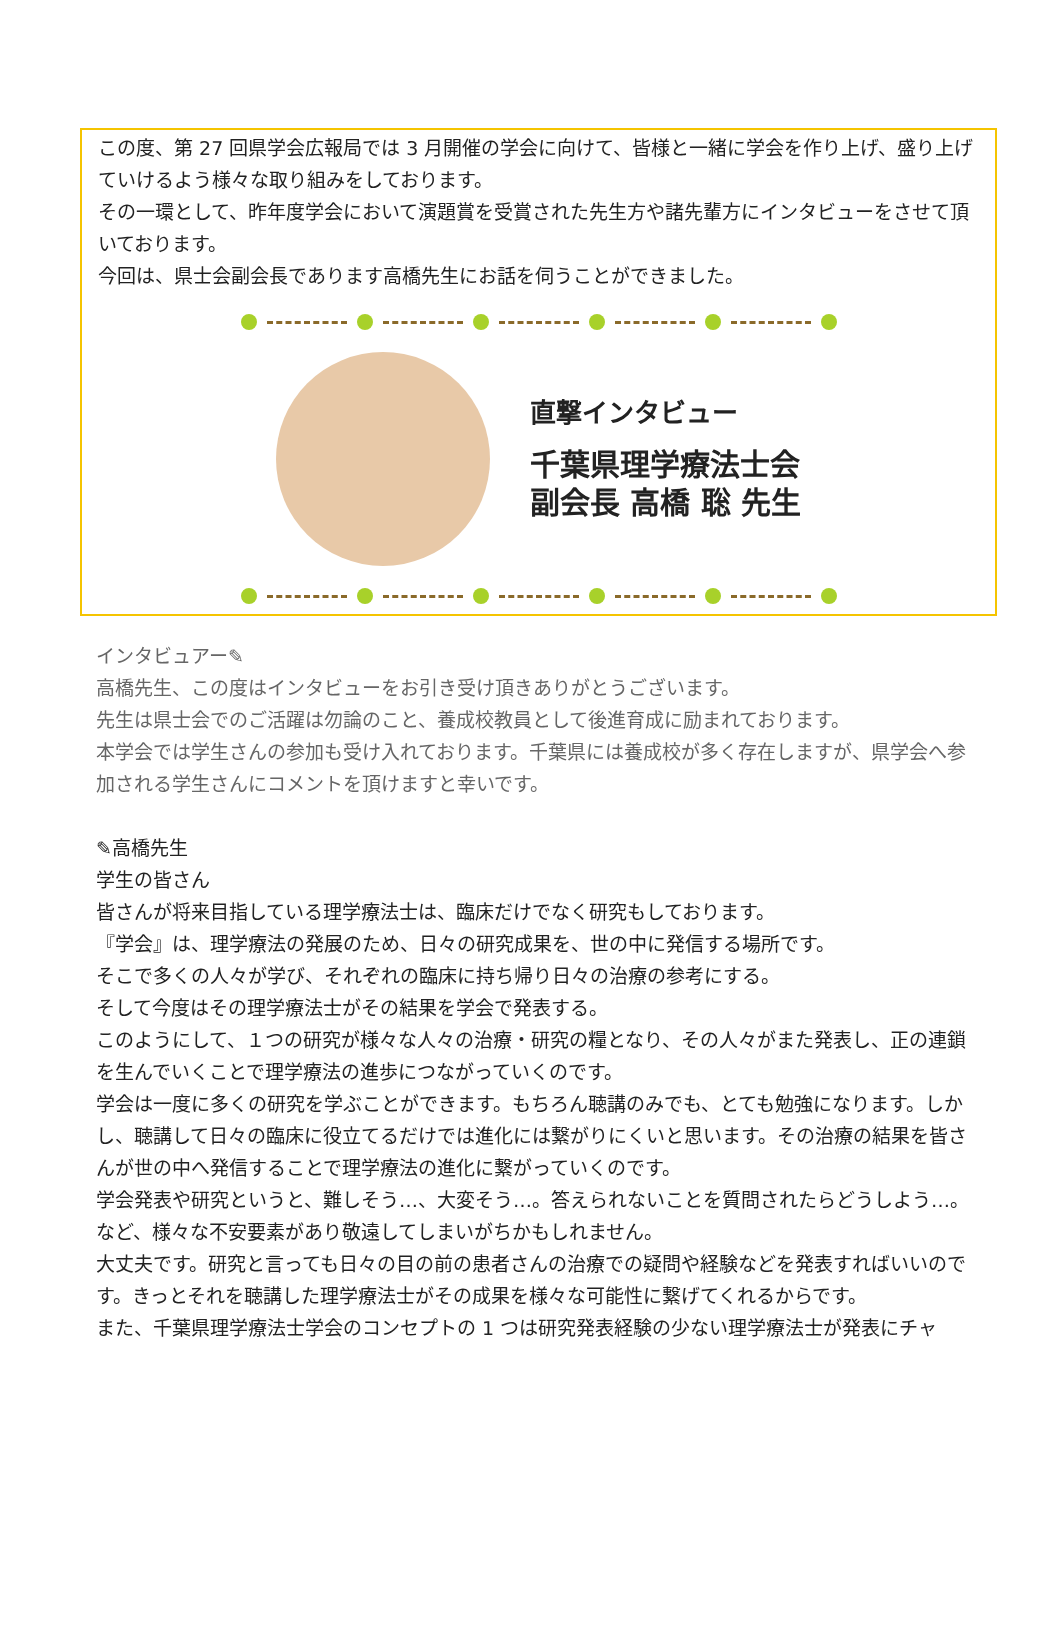この度、第 27 回県学会広報局では 3 月開催の学会に向けて、皆様と一緒に学会を作り上げ、盛り上げていけるよう様々な取り組みをしております。
その一環として、昨年度学会において演題賞を受賞された先生方や諸先輩方にインタビューをさせて頂いております。
今回は、県士会副会長であります高橋先生にお話を伺うことができました。
直撃インタビュー
千葉県理学療法士会
副会長 高橋 聡 先生
インタビュアー✎
高橋先生、この度はインタビューをお引き受け頂きありがとうございます。
先生は県士会でのご活躍は勿論のこと、養成校教員として後進育成に励まれております。
本学会では学生さんの参加も受け入れております。千葉県には養成校が多く存在しますが、県学会へ参加される学生さんにコメントを頂けますと幸いです。
✎高橋先生
学生の皆さん
皆さんが将来目指している理学療法士は、臨床だけでなく研究もしております。
『学会』は、理学療法の発展のため、日々の研究成果を、世の中に発信する場所です。
そこで多くの人々が学び、それぞれの臨床に持ち帰り日々の治療の参考にする。
そして今度はその理学療法士がその結果を学会で発表する。
このようにして、１つの研究が様々な人々の治療・研究の糧となり、その人々がまた発表し、正の連鎖を生んでいくことで理学療法の進歩につながっていくのです。
学会は一度に多くの研究を学ぶことができます。もちろん聴講のみでも、とても勉強になります。しかし、聴講して日々の臨床に役立てるだけでは進化には繋がりにくいと思います。その治療の結果を皆さんが世の中へ発信することで理学療法の進化に繋がっていくのです。
学会発表や研究というと、難しそう…、大変そう…。答えられないことを質問されたらどうしよう…。など、様々な不安要素があり敬遠してしまいがちかもしれません。
大丈夫です。研究と言っても日々の目の前の患者さんの治療での疑問や経験などを発表すればいいのです。きっとそれを聴講した理学療法士がその成果を様々な可能性に繋げてくれるからです。
また、千葉県理学療法士学会のコンセプトの 1 つは研究発表経験の少ない理学療法士が発表にチャ